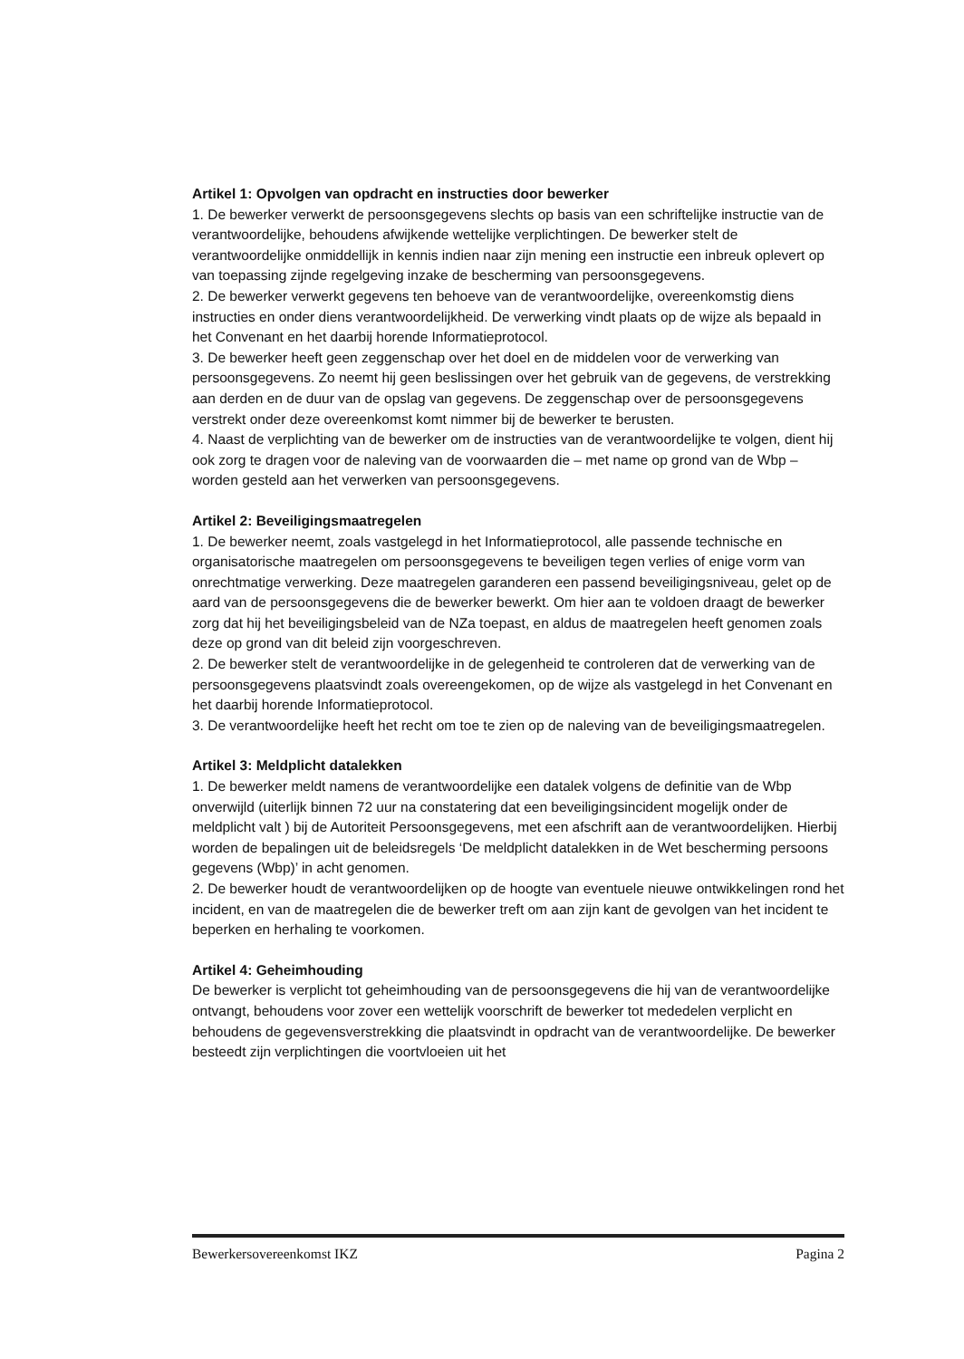Artikel 1: Opvolgen van opdracht en instructies door bewerker
1. De bewerker verwerkt de persoonsgegevens slechts op basis van een schriftelijke instructie van de verantwoordelijke, behoudens afwijkende wettelijke verplichtingen. De bewerker stelt de verantwoordelijke onmiddellijk in kennis indien naar zijn mening een instructie een inbreuk oplevert op van toepassing zijnde regelgeving inzake de bescherming van persoonsgegevens.
2. De bewerker verwerkt gegevens ten behoeve van de verantwoordelijke, overeenkomstig diens instructies en onder diens verantwoordelijkheid. De verwerking vindt plaats op de wijze als bepaald in het Convenant en het daarbij horende Informatieprotocol.
3. De bewerker heeft geen zeggenschap over het doel en de middelen voor de verwerking van persoonsgegevens. Zo neemt hij geen beslissingen over het gebruik van de gegevens, de verstrekking aan derden en de duur van de opslag van gegevens. De zeggenschap over de persoonsgegevens verstrekt onder deze overeenkomst komt nimmer bij de bewerker te berusten.
4. Naast de verplichting van de bewerker om de instructies van de verantwoordelijke te volgen, dient hij ook zorg te dragen voor de naleving van de voorwaarden die – met name op grond van de Wbp – worden gesteld aan het verwerken van persoonsgegevens.
Artikel 2: Beveiligingsmaatregelen
1. De bewerker neemt, zoals vastgelegd in het Informatieprotocol, alle passende technische en organisatorische maatregelen om persoonsgegevens te beveiligen tegen verlies of enige vorm van onrechtmatige verwerking. Deze maatregelen garanderen een passend beveiligingsniveau, gelet op de aard van de persoonsgegevens die de bewerker bewerkt. Om hier aan te voldoen draagt de bewerker zorg dat hij het beveiligingsbeleid van de NZa toepast, en aldus de maatregelen heeft genomen zoals deze op grond van dit beleid zijn voorgeschreven.
2. De bewerker stelt de verantwoordelijke in de gelegenheid te controleren dat de verwerking van de persoonsgegevens plaatsvindt zoals overeengekomen, op de wijze als vastgelegd in het Convenant en het daarbij horende Informatieprotocol.
3. De verantwoordelijke heeft het recht om toe te zien op de naleving van de beveiligingsmaatregelen.
Artikel 3: Meldplicht datalekken
1. De bewerker meldt namens de verantwoordelijke een datalek volgens de definitie van de Wbp onverwijld (uiterlijk binnen 72 uur na constatering dat een beveiligingsincident mogelijk onder de meldplicht valt ) bij de Autoriteit Persoonsgegevens, met een afschrift aan de verantwoordelijken. Hierbij worden de bepalingen uit de beleidsregels ‘De meldplicht datalekken in de Wet bescherming persoons gegevens (Wbp)’ in acht genomen.
2. De bewerker houdt de verantwoordelijken op de hoogte van eventuele nieuwe ontwikkelingen rond het incident, en van de maatregelen die de bewerker treft om aan zijn kant de gevolgen van het incident te beperken en herhaling te voorkomen.
Artikel 4: Geheimhouding
De bewerker is verplicht tot geheimhouding van de persoonsgegevens die hij van de verantwoordelijke ontvangt, behoudens voor zover een wettelijk voorschrift de bewerker tot mededelen verplicht en behoudens de gegevensverstrekking die plaatsvindt in opdracht van de verantwoordelijke. De bewerker besteedt zijn verplichtingen die voortvloeien uit het
Bewerkersovereenkomst IKZ Pagina 2